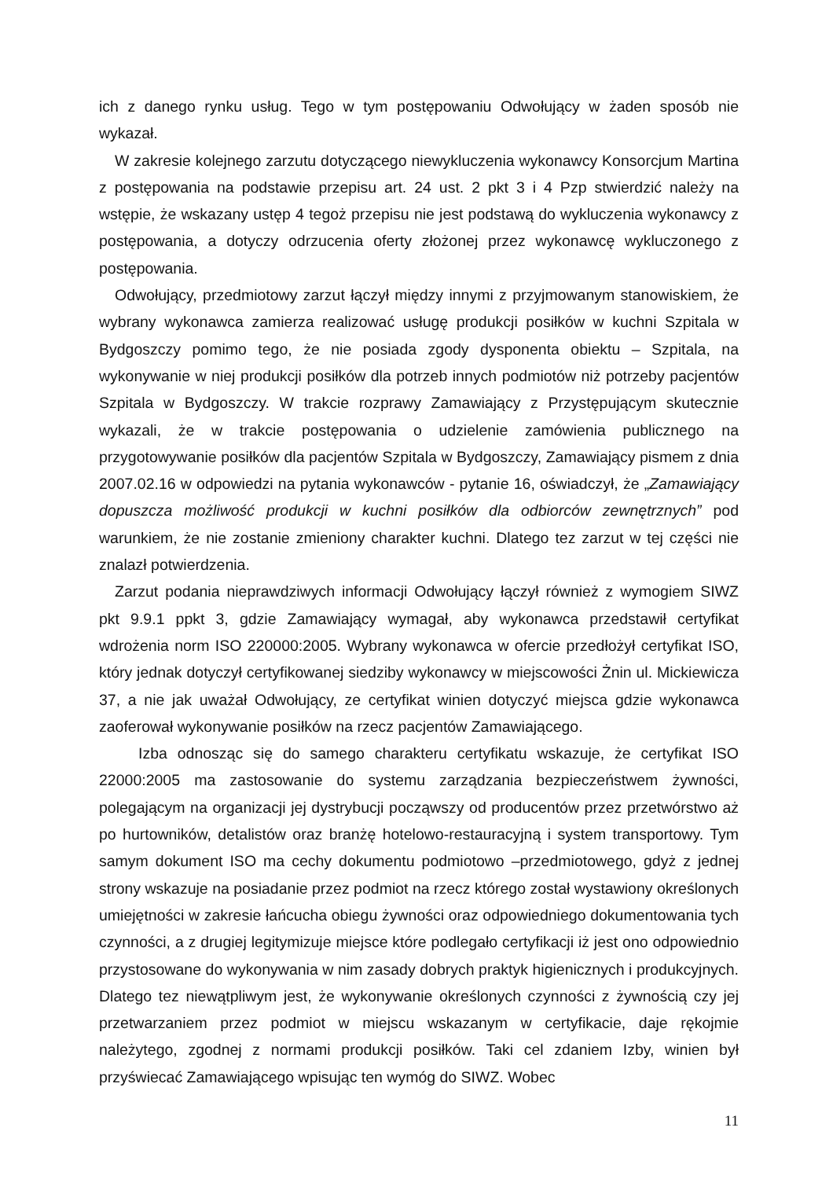ich z danego rynku usług. Tego w tym postępowaniu Odwołujący w żaden sposób nie wykazał.
W zakresie kolejnego zarzutu dotyczącego niewykluczenia wykonawcy Konsorcjum Martina z postępowania na podstawie przepisu art. 24 ust. 2 pkt 3 i 4 Pzp stwierdzić należy na wstępie, że wskazany ustęp 4 tegoż przepisu nie jest podstawą do wykluczenia wykonawcy z postępowania, a dotyczy odrzucenia oferty złożonej przez wykonawcę wykluczonego z postępowania.
Odwołujący, przedmiotowy zarzut łączył między innymi z przyjmowanym stanowiskiem, że wybrany wykonawca zamierza realizować usługę produkcji posiłków w kuchni Szpitala w Bydgoszczy pomimo tego, że nie posiada zgody dysponenta obiektu – Szpitala, na wykonywanie w niej produkcji posiłków dla potrzeb innych podmiotów niż potrzeby pacjentów Szpitala w Bydgoszczy. W trakcie rozprawy Zamawiający z Przystępującym skutecznie wykazali, że w trakcie postępowania o udzielenie zamówienia publicznego na przygotowywanie posiłków dla pacjentów Szpitala w Bydgoszczy, Zamawiający pismem z dnia 2007.02.16 w odpowiedzi na pytania wykonawców - pytanie 16, oświadczył, że „Zamawiający dopuszcza możliwość produkcji w kuchni posiłków dla odbiorców zewnętrznych” pod warunkiem, że nie zostanie zmieniony charakter kuchni. Dlatego tez zarzut w tej części nie znalazł potwierdzenia.
Zarzut podania nieprawdziwych informacji Odwołujący łączył również z wymogiem SIWZ pkt 9.9.1 ppkt 3, gdzie Zamawiający wymagał, aby wykonawca przedstawił certyfikat wdrożenia norm ISO 220000:2005. Wybrany wykonawca w ofercie przedłożył certyfikat ISO, który jednak dotyczył certyfikowanej siedziby wykonawcy w miejscowości Żnin ul. Mickiewicza 37, a nie jak uważał Odwołujący, ze certyfikat winien dotyczyć miejsca gdzie wykonawca zaoferował wykonywanie posiłków na rzecz pacjentów Zamawiającego.
Izba odnosząc się do samego charakteru certyfikatu wskazuje, że certyfikat ISO 22000:2005 ma zastosowanie do systemu zarządzania bezpieczeństwem żywności, polegającym na organizacji jej dystrybucji począwszy od producentów przez przetwórstwo aż po hurtowników, detalistów oraz branżę hotelowo-restauracyjną i system transportowy. Tym samym dokument ISO ma cechy dokumentu podmiotowo –przedmiotowego, gdyż z jednej strony wskazuje na posiadanie przez podmiot na rzecz którego został wystawiony określonych umiejętności w zakresie łańcucha obiegu żywności oraz odpowiedniego dokumentowania tych czynności, a z drugiej legitymizuje miejsce które podlegało certyfikacji iż jest ono odpowiednio przystosowane do wykonywania w nim zasady dobrych praktyk higienicznych i produkcyjnych. Dlatego tez niewątpliwym jest, że wykonywanie określonych czynności z żywnością czy jej przetwarzaniem przez podmiot w miejscu wskazanym w certyfikacie, daje rękojmie należytego, zgodnej z normami produkcji posiłków. Taki cel zdaniem Izby, winien był przyświecać Zamawiającego wpisując ten wymóg do SIWZ. Wobec
11